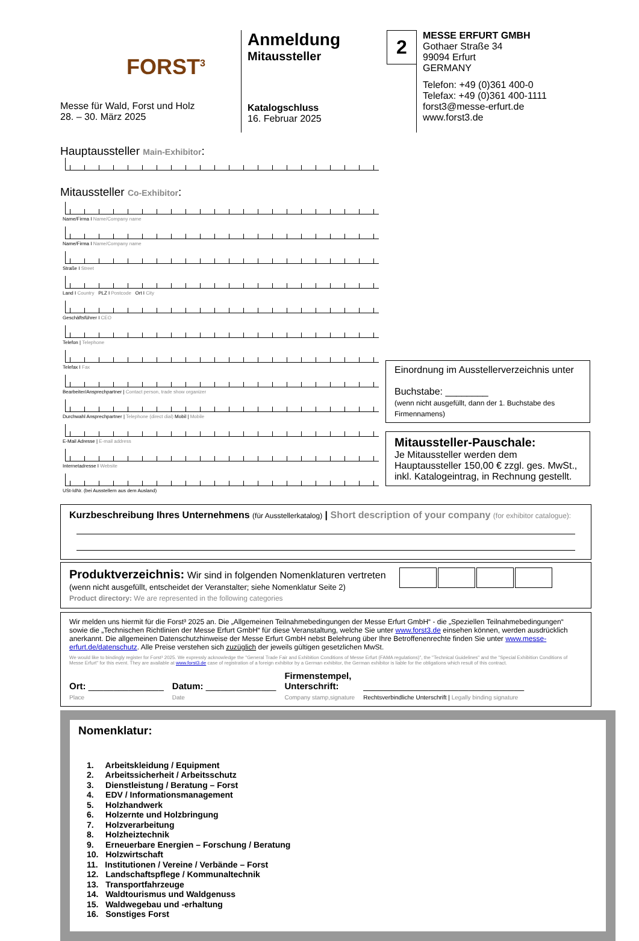FORST<sup>3</sup>
Messe für Wald, Forst und Holz
28. – 30. März 2025
Anmeldung
Mitaussteller
2
Katalogschluss
16. Februar 2025
MESSE ERFURT GMBH
Gothaer Straße 34
99094 Erfurt
GERMANY
Telefon: +49 (0)361 400-0
Telefax: +49 (0)361 400-1111
forst3@messe-erfurt.de
www.forst3.de
Hauptaussteller Main-Exhibitor:
Mitaussteller Co-Exhibitor:
Name/Firma I Name/Company name
Name/Firma I Name/Company name
Straße I Street
Land I Country PLZ I Postcode Ort I City
Geschäftsführer I CEO
Telefon | Telephone
Telefax I Fax
Bearbeiter/Ansprechpartner | Contact person, trade show organizer
Durchwahl Ansprechpartner | Telephone (direct dial) Mobil | Mobile
E-Mail Adresse | E-mail address
Internetadresse I Website
USt-IdNr. (bei Ausstellern aus dem Ausland)
Einordnung im Ausstellerverzeichnis unter
Buchstabe: ________
(wenn nicht ausgefüllt, dann der 1. Buchstabe des Firmennamens)
Mitaussteller-Pauschale:
Je Mitaussteller werden dem Hauptaussteller 150,00 € zzgl. ges. MwSt., inkl. Katalogeintrag, in Rechnung gestellt.
Kurzbeschreibung Ihres Unternehmens (für Ausstellerkatalog) | Short description of your company (for exhibitor catalogue):
Produktverzeichnis: Wir sind in folgenden Nomenklaturen vertreten
(wenn nicht ausgefüllt, entscheidet der Veranstalter; siehe Nomenklatur Seite 2)
Product directory: We are represented in the following categories
Wir melden uns hiermit für die Forst³ 2025 an. Die „Allgemeinen Teilnahmebedingungen der Messe Erfurt GmbH“ - die „Speziellen Teilnahmebedingungen“ sowie die „Technischen Richtlinien der Messe Erfurt GmbH“ für diese Veranstaltung, welche Sie unter www.forst3.de einsehen können, werden ausdrücklich anerkannt. Die allgemeinen Datenschutzhinweise der Messe Erfurt GmbH nebst Belehrung über Ihre Betroffenenrechte finden Sie unter www.messe-erfurt.de/datenschutz. Alle Preise verstehen sich zuzüglich der jeweils gültigen gesetzlichen MwSt.
We would like to bindingly register for Forst³ 2025. We expressly acknowledge the "General Trade Fair and Exhibition Conditions of Messe Erfurt (FAMA regulations)", the "Technical Guidelines" and the "Special Exhibition Conditions of Messe Erfurt" for this event. They are available at www.forst3.de case of registration of a foreign exhibitor by a German exhibitor, the German exhibitor is liable for the obligations which result of this contract.
Ort: _______________
Place
Datum: ______________
Date
Firmenstempel,
Unterschrift:
Company stamp,signature
________________________________
Rechtsverbindliche Unterschrift | Legally binding signature
Nomenklatur:
1. Arbeitskleidung / Equipment
2. Arbeitssicherheit / Arbeitsschutz
3. Dienstleistung / Beratung – Forst
4. EDV / Informationsmanagement
5. Holzhandwerk
6. Holzernte und Holzbringung
7. Holzverarbeitung
8. Holzheiztechnik
9. Erneuerbare Energien – Forschung / Beratung
10. Holzwirtschaft
11. Institutionen / Vereine / Verbände – Forst
12. Landschaftspflege / Kommunaltechnik
13. Transportfahrzeuge
14. Waldtourismus und Waldgenuss
15. Waldwegebau und -erhaltung
16. Sonstiges Forst